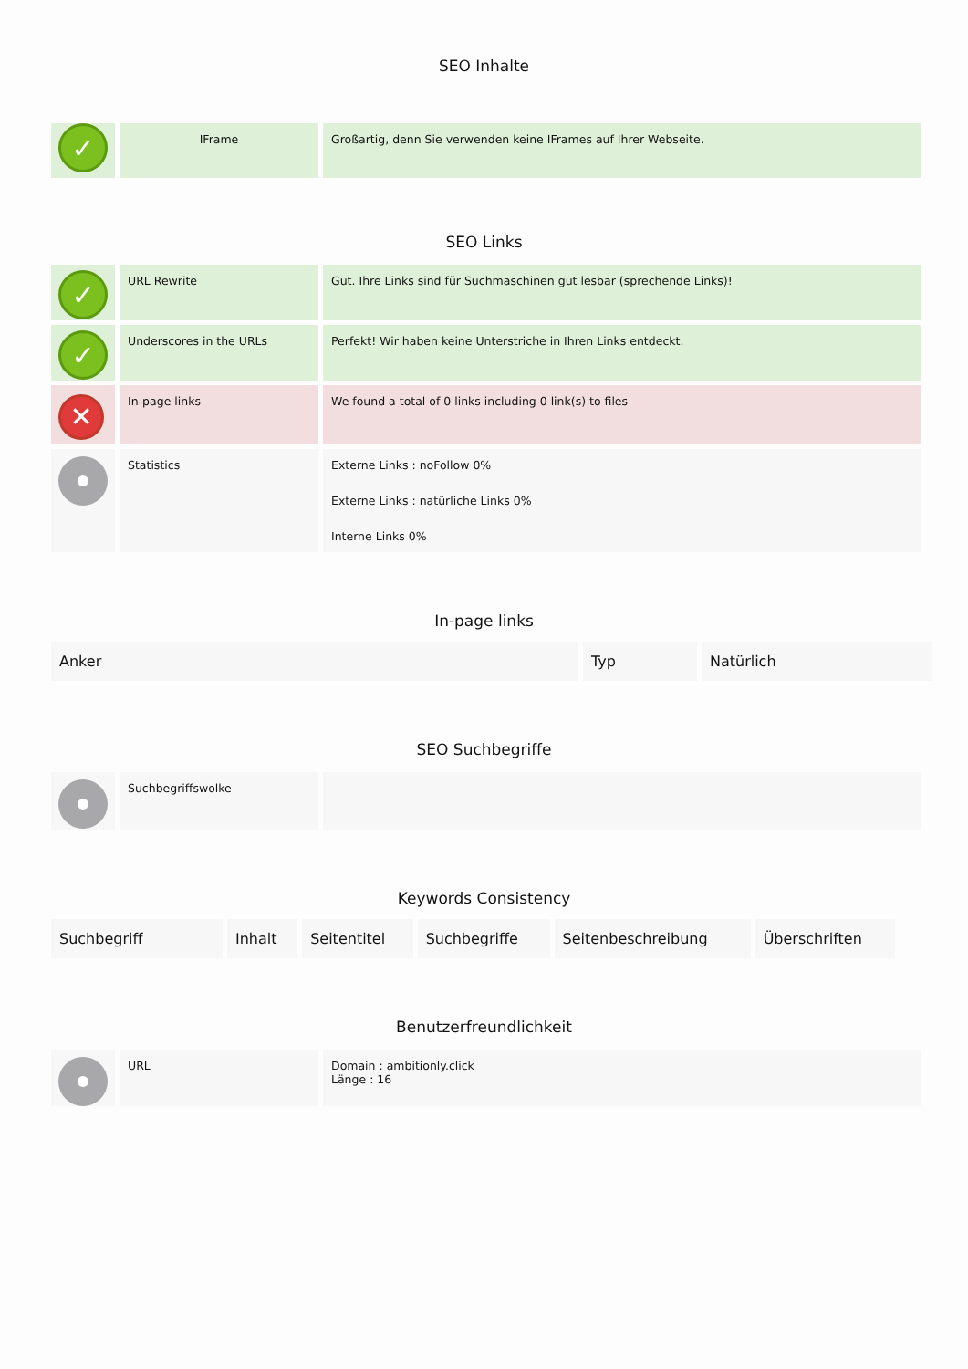SEO Inhalte
| ✓ | IFrame | Großartig, denn Sie verwenden keine IFrames auf Ihrer Webseite. |
SEO Links
| ✓ | URL Rewrite | Gut. Ihre Links sind für Suchmaschinen gut lesbar (sprechende Links)! |
| ✓ | Underscores in the URLs | Perfekt! Wir haben keine Unterstriche in Ihren Links entdeckt. |
| ✕ | In-page links | We found a total of 0 links including 0 link(s) to files |
| | Statistics | Externe Links : noFollow 0% Externe Links : natürliche Links 0% Interne Links 0% |
In-page links
| Anker | Typ | Natürlich |
| --- | --- | --- |
SEO Suchbegriffe
| | Suchbegriffswolke | |
Keywords Consistency
| Suchbegriff | Inhalt | Seitentitel | Suchbegriffe | Seitenbeschreibung | Überschriften |
| --- | --- | --- | --- | --- | --- |
Benutzerfreundlichkeit
| | URL | Domain : ambitionly.click Länge : 16 |